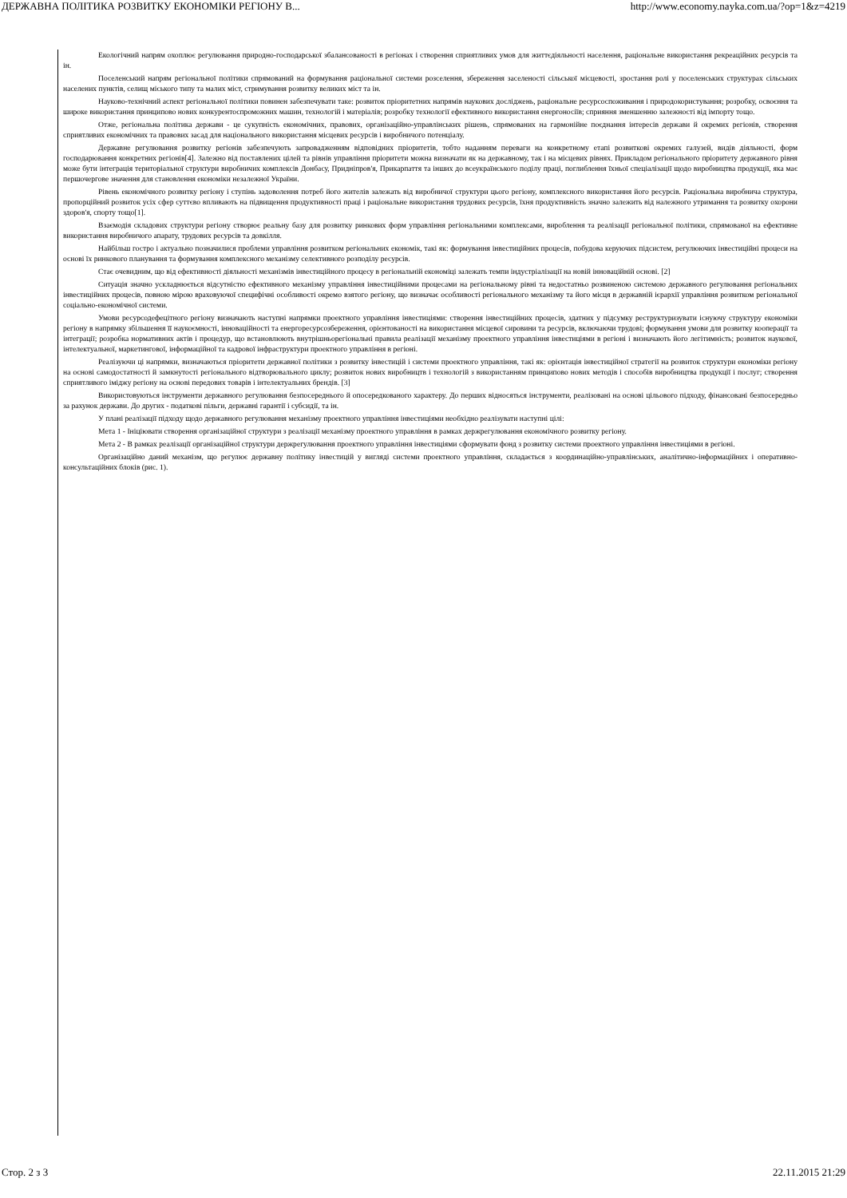ДЕРЖАВНА ПОЛІТИКА РОЗВИТКУ ЕКОНОМІКИ РЕГІОНУ В... http://www.economy.nayka.com.ua/?op=1&z=4219
Екологічний напрям охоплює регулювання природно-господарської збалансованості в регіонах і створення сприятливих умов для життєдіяльності населення, раціональне використання рекреаційних ресурсів та ін.
Поселенський напрям регіональної політики спрямований на формування раціональної системи розселення, збереження заселеності сільської місцевості, зростання ролі у поселенських структурах сільських населених пунктів, селищ міського типу та малих міст, стримування розвитку великих міст та ін.
Науково-технічний аспект регіональної політики повинен забезпечувати таке: розвиток пріоритетних напрямів наукових досліджень, раціональне ресурсоспоживання і природокористування; розробку, освоєння та широке використання принципово нових конкурентоспроможних машин, технологій і матеріалів; розробку технології ефективного використання енергоносіїв; сприяння зменшенню залежності від імпорту тощо.
Отже, регіональна політика держави - це сукупність економічних, правових, організаційно-управлінських рішень, спрямованих на гармонійне поєднання інтересів держави й окремих регіонів, створення сприятливих економічних та правових засад для національного використання місцевих ресурсів і виробничого потенціалу.
Державне регулювання розвитку регіонів забезпечують запровадженням відповідних пріоритетів, тобто наданням переваги на конкретному етапі розвиткові окремих галузей, видів діяльності, форм господарювання конкретних регіонів[4]. Залежно від поставлених цілей та рівнів управління пріоритети можна визначати як на державному, так і на місцевих рівнях. Прикладом регіонального пріоритету державного рівня може бути інтеграція територіальної структури виробничих комплексів Донбасу, Придніпров'я, Прикарпаття та інших до всеукраїнського поділу праці, поглиблення їхньої спеціалізації щодо виробництва продукції, яка має першочергове значення для становлення економіки незалежної України.
Рівень економічного розвитку регіону і ступінь задоволення потреб його жителів залежать від виробничої структури цього регіону, комплексного використання його ресурсів. Раціональна виробнича структура, пропорційний розвиток усіх сфер суттєво впливають на підвищення продуктивності праці і раціональне використання трудових ресурсів, їхня продуктивність значно залежить від належного утримання та розвитку охорони здоров'я, спорту тощо[1].
Взаємодія складових структури регіону створює реальну базу для розвитку ринкових форм управління регіональними комплексами, вироблення та реалізації регіональної політики, спрямованої на ефективне використання виробничого апарату, трудових ресурсів та довкілля.
Найбільш гостро і актуально позначилися проблеми управління розвитком регіональних економік, такі як: формування інвестиційних процесів, побудова керуючих підсистем, регулюючих інвестиційні процеси на основі їх ринкового планування та формування комплексного механізму селективного розподілу ресурсів.
Стає очевидним, що від ефективності діяльності механізмів інвестиційного процесу в регіональній економіці залежать темпи індустріалізації на новій інноваційній основі. [2]
Ситуація значно ускладнюється відсутністю ефективного механізму управління інвестиційними процесами на регіональному рівні та недостатньо розвиненою системою державного регулювання регіональних інвестиційних процесів, повною мірою враховуючої специфічні особливості окремо взятого регіону, що визначає особливості регіонального механізму та його місця в державній ієрархії управління розвитком регіональної соціально-економічної системи.
Умови ресурсодефецітного регіону визначають наступні напрямки проектного управління інвестиціями: створення інвестиційних процесів, здатних у підсумку реструктуризувати існуючу структуру економіки регіону в напрямку збільшення її наукоємності, інноваційності та енергоресурсозбереження, орієнтованості на використання місцевої сировини та ресурсів, включаючи трудові; формування умови для розвитку кооперації та інтеграції; розробка нормативних актів і процедур, що встановлюють внутрішньорегіональні правила реалізації механізму проектного управління інвестиціями в регіоні і визначають його легітимність; розвиток наукової, інтелектуальної, маркетингової, інформаційної та кадрової інфраструктури проектного управління в регіоні.
Реалізуючи ці напрямки, визначаються пріоритети державної політики з розвитку інвестицій і системи проектного управління, такі як: орієнтація інвестиційної стратегії на розвиток структури економіки регіону на основі самодостатності й замкнутості регіонального відтворювального циклу; розвиток нових виробництв і технологій з використанням принципово нових методів і способів виробництва продукції і послуг; створення сприятливого іміджу регіону на основі передових товарів і інтелектуальних брендів. [3]
Використовуються інструменти державного регулювання безпосереднього й опосередкованого характеру. До перших відносяться інструменти, реалізовані на основі цільового підходу, фінансовані безпосередньо за рахунок держави. До других - податкові пільги, державні гарантії і субсидії, та ін.
У плані реалізації підходу щодо державного регулювання механізму проектного управління інвестиціями необхідно реалізувати наступні цілі:
Мета 1 - Ініціювати створення організаційної структури з реалізації механізму проектного управління в рамках держрегулювання економічного розвитку регіону.
Мета 2 - В рамках реалізації організаційної структури держрегулювання проектного управління інвестиціями сформувати фонд з розвитку системи проектного управління інвестиціями в регіоні.
Організаційно даний механізм, що регулює державну політику інвестицій у вигляді системи проектного управління, складається з координаційно-управлінських, аналітично-інформаційних і оперативно-консультаційних блоків (рис. 1).
Стор. 2 з 3 22.11.2015 21:29